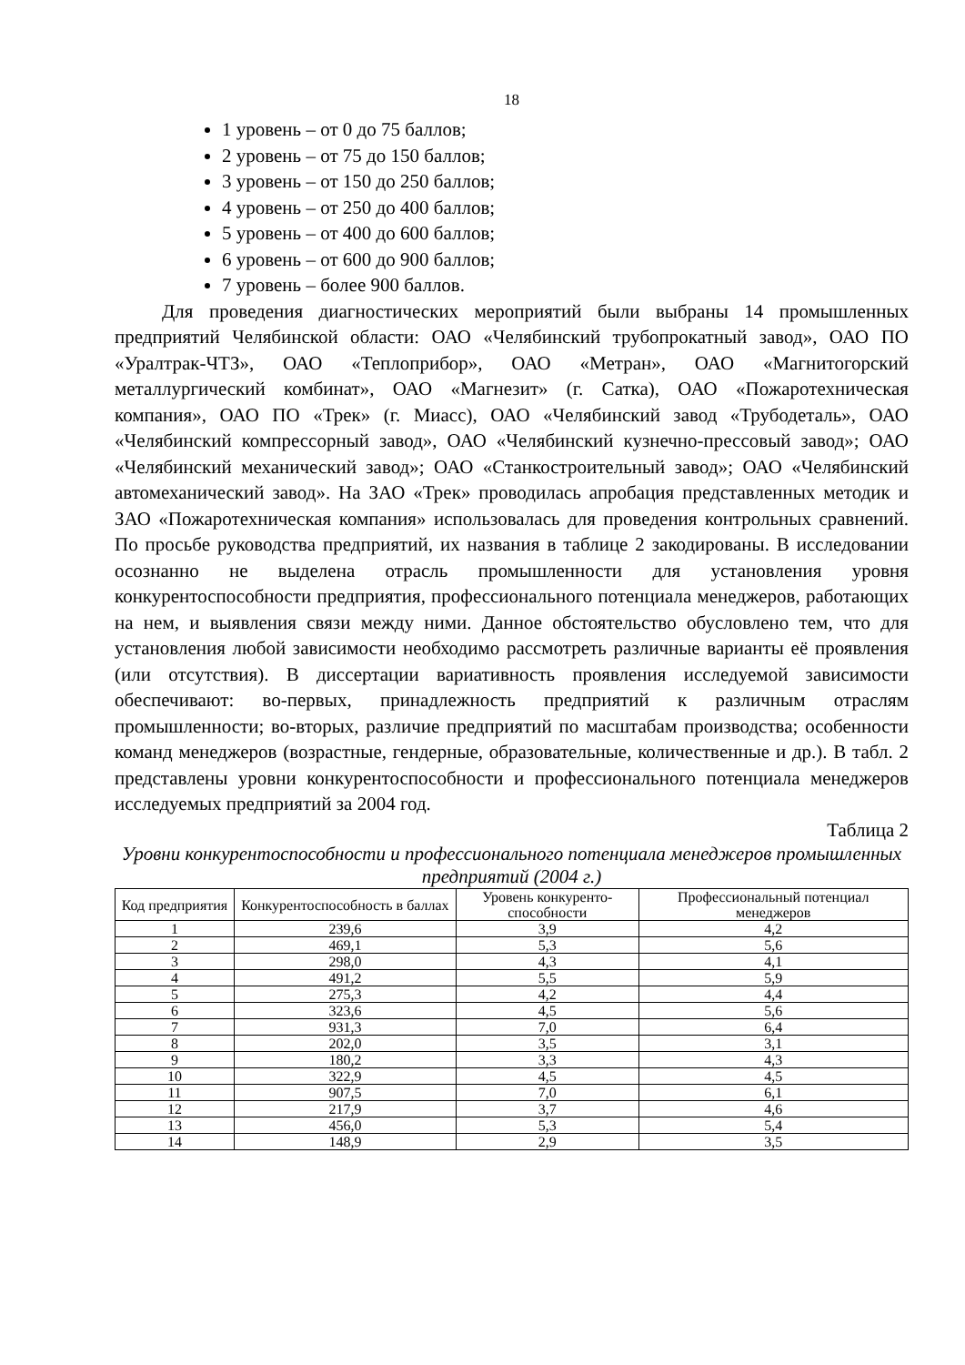18
1 уровень – от 0 до 75 баллов;
2 уровень – от 75 до 150 баллов;
3 уровень – от 150 до 250 баллов;
4 уровень – от 250 до 400 баллов;
5 уровень – от 400 до 600 баллов;
6 уровень – от 600 до 900 баллов;
7 уровень – более 900 баллов.
Для проведения диагностических мероприятий были выбраны 14 промышленных предприятий Челябинской области: ОАО «Челябинский трубопрокатный завод», ОАО ПО «Уралтрак-ЧТЗ», ОАО «Теплоприбор», ОАО «Метран», ОАО «Магнитогорский металлургический комбинат», ОАО «Магнезит» (г. Сатка), ОАО «Пожаротехническая компания», ОАО ПО «Трек» (г. Миасс), ОАО «Челябинский завод «Трубодеталь», ОАО «Челябинский компрессорный завод», ОАО «Челябинский кузнечно-прессовый завод»; ОАО «Челябинский механический завод»; ОАО «Станкостроительный завод»; ОАО «Челябинский автомеханический завод». На ЗАО «Трек» проводилась апробация представленных методик и ЗАО «Пожаротехническая компания» использовалась для проведения контрольных сравнений. По просьбе руководства предприятий, их названия в таблице 2 закодированы. В исследовании осознанно не выделена отрасль промышленности для установления уровня конкурентоспособности предприятия, профессионального потенциала менеджеров, работающих на нем, и выявления связи между ними. Данное обстоятельство обусловлено тем, что для установления любой зависимости необходимо рассмотреть различные варианты её проявления (или отсутствия). В диссертации вариативность проявления исследуемой зависимости обеспечивают: во-первых, принадлежность предприятий к различным отраслям промышленности; во-вторых, различие предприятий по масштабам производства; особенности команд менеджеров (возрастные, гендерные, образовательные, количественные и др.). В табл. 2 представлены уровни конкурентоспособности и профессионального потенциала менеджеров исследуемых предприятий за 2004 год.
Таблица 2
Уровни конкурентоспособности и профессионального потенциала менеджеров промышленных предприятий (2004 г.)
| Код предприятия | Конкурентоспособность в баллах | Уровень конкуренто-способности | Профессиональный потенциал менеджеров |
| --- | --- | --- | --- |
| 1 | 239,6 | 3,9 | 4,2 |
| 2 | 469,1 | 5,3 | 5,6 |
| 3 | 298,0 | 4,3 | 4,1 |
| 4 | 491,2 | 5,5 | 5,9 |
| 5 | 275,3 | 4,2 | 4,4 |
| 6 | 323,6 | 4,5 | 5,6 |
| 7 | 931,3 | 7,0 | 6,4 |
| 8 | 202,0 | 3,5 | 3,1 |
| 9 | 180,2 | 3,3 | 4,3 |
| 10 | 322,9 | 4,5 | 4,5 |
| 11 | 907,5 | 7,0 | 6,1 |
| 12 | 217,9 | 3,7 | 4,6 |
| 13 | 456,0 | 5,3 | 5,4 |
| 14 | 148,9 | 2,9 | 3,5 |